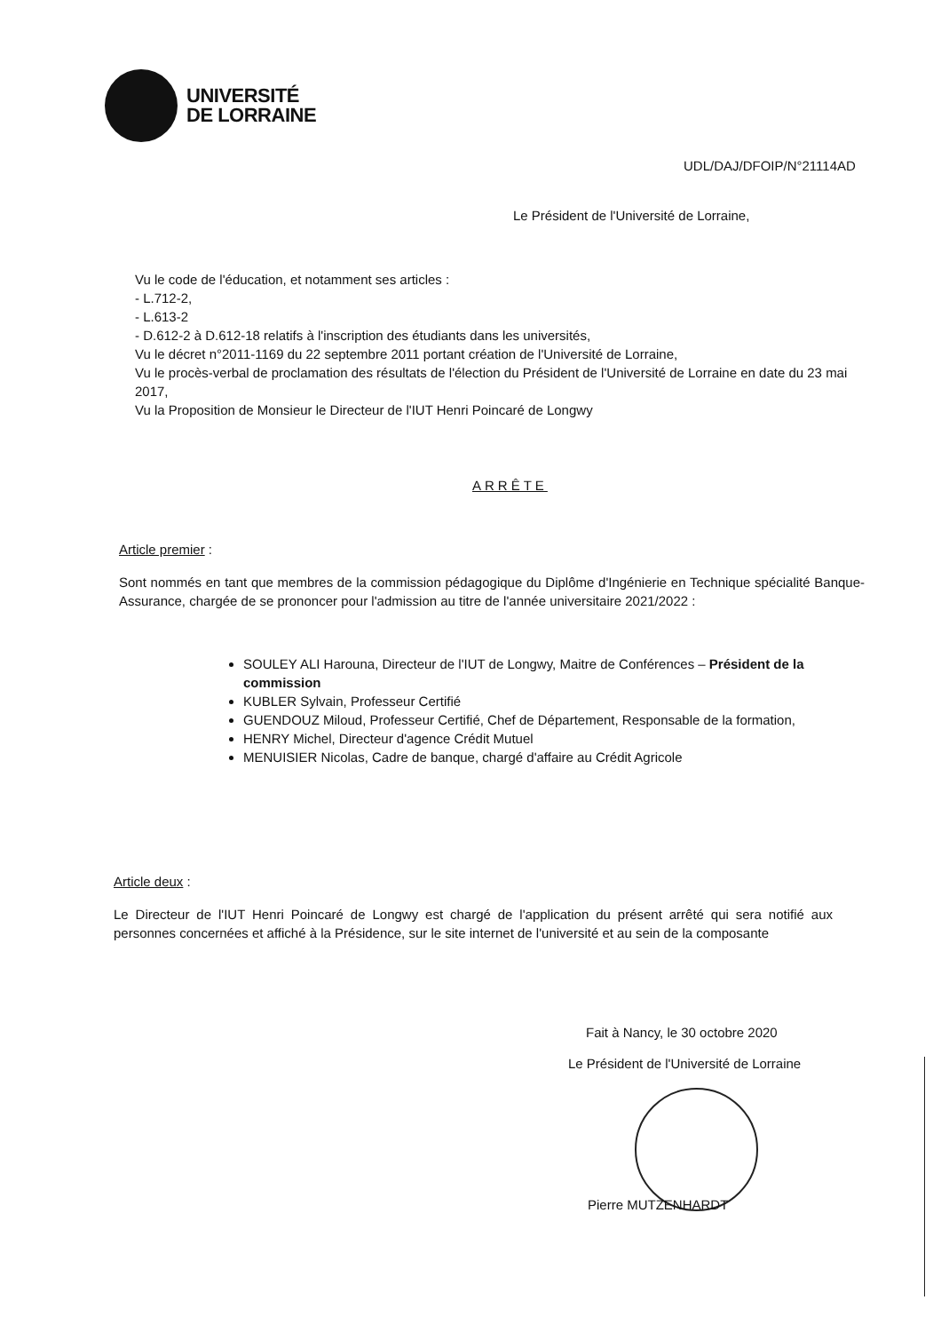UNIVERSITÉ
DE LORRAINE
UDL/DAJ/DFOIP/N°21114AD
Le Président de l'Université de Lorraine,
Vu le code de l'éducation, et notamment ses articles :
- L.712-2,
- L.613-2
- D.612-2 à D.612-18 relatifs à l'inscription des étudiants dans les universités,
Vu le décret n°2011-1169 du 22 septembre 2011 portant création de l'Université de Lorraine,
Vu le procès-verbal de proclamation des résultats de l'élection du Président de l'Université de Lorraine en date du 23 mai 2017,
Vu la Proposition de Monsieur le Directeur de l'IUT Henri Poincaré de Longwy
ARRÊTE
Article premier :
Sont nommés en tant que membres de la commission pédagogique du Diplôme d'Ingénierie en Technique spécialité Banque-Assurance, chargée de se prononcer pour l'admission au titre de l'année universitaire 2021/2022 :
SOULEY ALI Harouna, Directeur de l'IUT de Longwy, Maitre de Conférences – Président de la commission
KUBLER Sylvain, Professeur Certifié
GUENDOUZ Miloud, Professeur Certifié, Chef de Département, Responsable de la formation,
HENRY Michel, Directeur d'agence Crédit Mutuel
MENUISIER Nicolas, Cadre de banque, chargé d'affaire au Crédit Agricole
Article deux :
Le Directeur de l'IUT Henri Poincaré de Longwy est chargé de l'application du présent arrêté qui sera notifié aux personnes concernées et affiché à la Présidence, sur le site internet de l'université et au sein de la composante
Fait à Nancy, le 30 octobre 2020
Le Président de l'Université de Lorraine
Pierre MUTZENHARDT